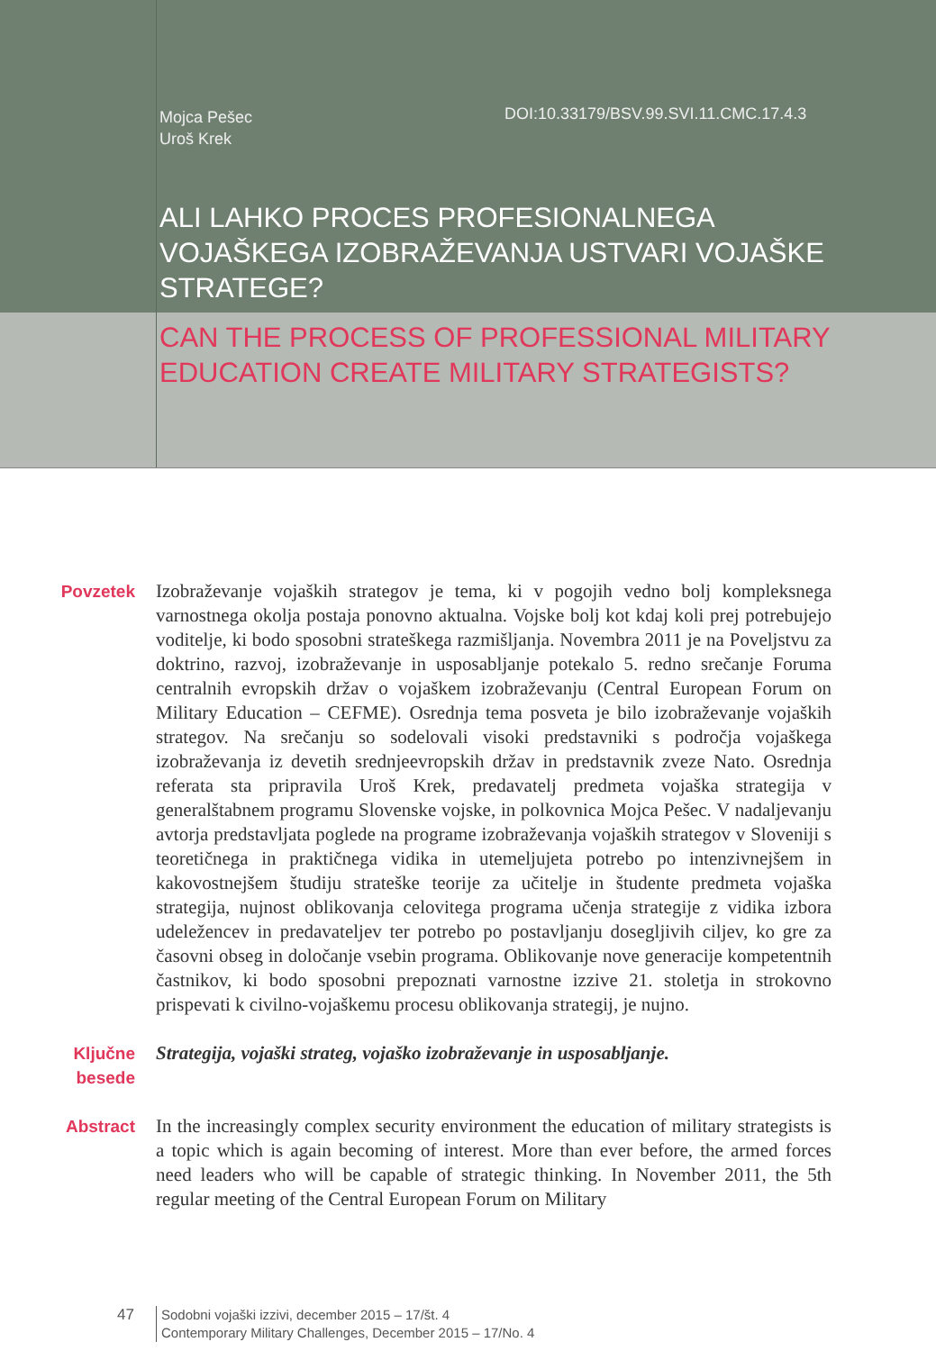Mojca Pešec
Uroš Krek
DOI:10.33179/BSV.99.SVI.11.CMC.17.4.3
ALI LAHKO PROCES PROFESIONALNEGA VOJAŠKEGA IZOBRAŽEVANJA USTVARI VOJAŠKE STRATEGE?
CAN THE PROCESS OF PROFESSIONAL MILITARY
EDUCATION CREATE MILITARY STRATEGISTS?
Povzetek Izobraževanje vojaških strategov je tema, ki v pogojih vedno bolj kompleksnega varnostnega okolja postaja ponovno aktualna. Vojske bolj kot kdaj koli prej potrebujejo voditelje, ki bodo sposobni strateškega razmišljanja. Novembra 2011 je na Poveljstvu za doktrino, razvoj, izobraževanje in usposabljanje potekalo 5. redno srečanje Foruma centralnih evropskih držav o vojaškem izobraževanju (Central European Forum on Military Education – CEFME). Osrednja tema posveta je bilo izobraževanje vojaških strategov. Na srečanju so sodelovali visoki predstavniki s področja vojaškega izobraževanja iz devetih srednjeevropskih držav in predstavnik zveze Nato. Osrednja referata sta pripravila Uroš Krek, predavatelj predmeta vojaška strategija v generalštabnem programu Slovenske vojske, in polkovnica Mojca Pešec. V nadaljevanju avtorja predstavljata poglede na programe izobraževanja vojaških strategov v Sloveniji s teoretičnega in praktičnega vidika in utemeljujeta potrebo po intenzivnejšem in kakovostnejšem študiju strateške teorije za učitelje in študente predmeta vojaška strategija, nujnost oblikovanja celovitega programa učenja strategije z vidika izbora udeležencev in predavateljev ter potrebo po postavljanju dosegljivih ciljev, ko gre za časovni obseg in določanje vsebin programa. Oblikovanje nove generacije kompetentnih častnikov, ki bodo sposobni prepoznati varnostne izzive 21. stoletja in strokovno prispevati k civilno-vojaškemu procesu oblikovanja strategij, je nujno.
Ključne besede
Strategija, vojaški strateg, vojaško izobraževanje in usposabljanje.
Abstract In the increasingly complex security environment the education of military strategists is a topic which is again becoming of interest. More than ever before, the armed forces need leaders who will be capable of strategic thinking. In November 2011, the 5th regular meeting of the Central European Forum on Military
47 Sodobni vojaški izzivi, december 2015 – 17/št. 4
Contemporary Military Challenges, December 2015 – 17/No. 4